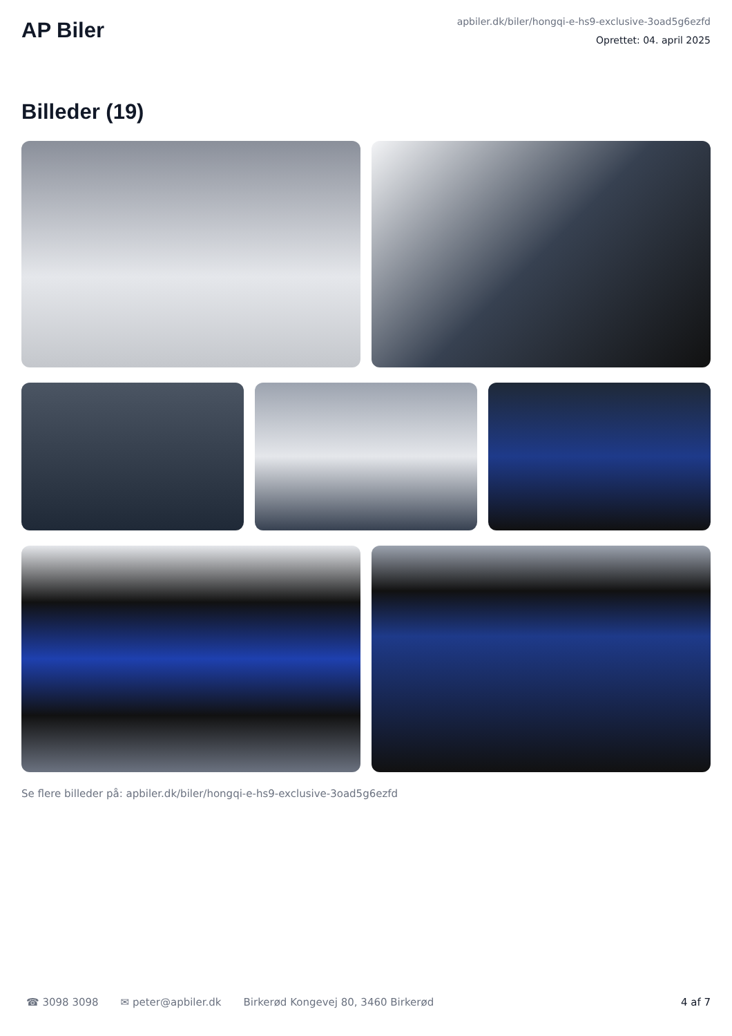AP Biler
apbiler.dk/biler/hongqi-e-hs9-exclusive-3oad5g6ezfd
Oprettet: 04. april 2025
Billeder (19)
Se flere billeder på: apbiler.dk/biler/hongqi-e-hs9-exclusive-3oad5g6ezfd
☎ 3098 3098 ✉ peter@apbiler.dk Birkerød Kongevej 80, 3460 Birkerød 4 af 7